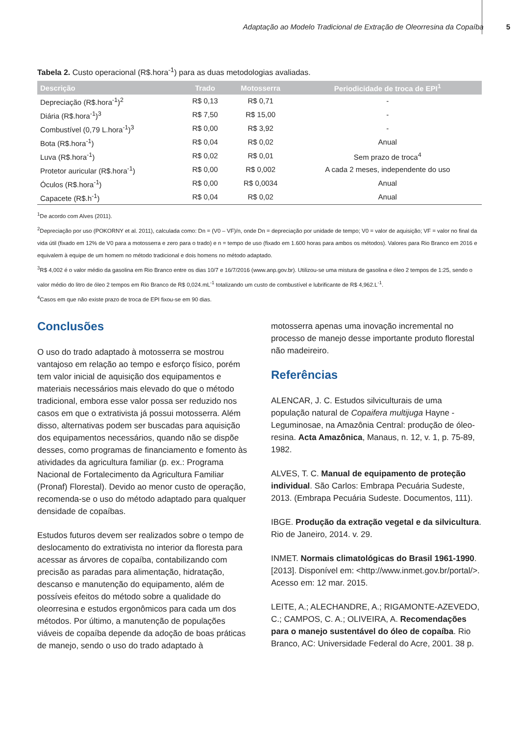Adaptação ao Modelo Tradicional de Extração de Oleorresina da Copaíba 5
Tabela 2. Custo operacional (R$.hora<sup>-1</sup>) para as duas metodologias avaliadas.
| Descrição | Trado | Motosserra | Periodicidade de troca de EPI<sup>1</sup> |
| --- | --- | --- | --- |
| Depreciação (R$.hora<sup>-1</sup>)<sup>2</sup> | R$ 0,13 | R$ 0,71 | - |
| Diária (R$.hora<sup>-1</sup>)<sup>3</sup> | R$ 7,50 | R$ 15,00 | - |
| Combustível (0,79 L.hora<sup>-1</sup>)<sup>3</sup> | R$ 0,00 | R$ 3,92 | - |
| Bota (R$.hora<sup>-1</sup>) | R$ 0,04 | R$ 0,02 | Anual |
| Luva (R$.hora<sup>-1</sup>) | R$ 0,02 | R$ 0,01 | Sem prazo de troca<sup>4</sup> |
| Protetor auricular (R$.hora<sup>-1</sup>) | R$ 0,00 | R$ 0,002 | A cada 2 meses, independente do uso |
| Óculos (R$.hora<sup>-1</sup>) | R$ 0,00 | R$ 0,0034 | Anual |
| Capacete (R$.h<sup>-1</sup>) | R$ 0,04 | R$ 0,02 | Anual |
<sup>1</sup> De acordo com Alves (2011).
<sup>2</sup> Depreciação por uso (POKORNY et al. 2011), calculada como: Dn = (V0 – VF)/n, onde Dn = depreciação por unidade de tempo; V0 = valor de aquisição; VF = valor no final da vida útil (fixado em 12% de V0 para a motosserra e zero para o trado) e n = tempo de uso (fixado em 1.600 horas para ambos os métodos). Valores para Rio Branco em 2016 e equivalem à equipe de um homem no método tradicional e dois homens no método adaptado.
<sup>3</sup> R$ 4,002 é o valor médio da gasolina em Rio Branco entre os dias 10/7 e 16/7/2016 (www.anp.gov.br). Utilizou-se uma mistura de gasolina e óleo 2 tempos de 1:25, sendo o valor médio do litro de óleo 2 tempos em Rio Branco de R$ 0,024.mL<sup>-1</sup> totalizando um custo de combustível e lubrificante de R$ 4,962.L<sup>-1</sup>.
<sup>4</sup> Casos em que não existe prazo de troca de EPI fixou-se em 90 dias.
Conclusões
O uso do trado adaptado à motosserra se mostrou vantajoso em relação ao tempo e esforço físico, porém tem valor inicial de aquisição dos equipamentos e materiais necessários mais elevado do que o método tradicional, embora esse valor possa ser reduzido nos casos em que o extrativista já possui motosserra. Além disso, alternativas podem ser buscadas para aquisição dos equipamentos necessários, quando não se dispõe desses, como programas de financiamento e fomento às atividades da agricultura familiar (p. ex.: Programa Nacional de Fortalecimento da Agricultura Familiar (Pronaf) Florestal). Devido ao menor custo de operação, recomenda-se o uso do método adaptado para qualquer densidade de copaíbas.
Estudos futuros devem ser realizados sobre o tempo de deslocamento do extrativista no interior da floresta para acessar as árvores de copaíba, contabilizando com precisão as paradas para alimentação, hidratação, descanso e manutenção do equipamento, além de possíveis efeitos do método sobre a qualidade do oleorresina e estudos ergonômicos para cada um dos métodos. Por último, a manutenção de populações viáveis de copaíba depende da adoção de boas práticas de manejo, sendo o uso do trado adaptado à
motosserra apenas uma inovação incremental no processo de manejo desse importante produto florestal não madeireiro.
Referências
ALENCAR, J. C. Estudos silviculturais de uma população natural de Copaifera multijuga Hayne - Leguminosae, na Amazônia Central: produção de óleo-resina. Acta Amazônica, Manaus, n. 12, v. 1, p. 75-89, 1982.
ALVES, T. C. Manual de equipamento de proteção individual. São Carlos: Embrapa Pecuária Sudeste, 2013. (Embrapa Pecuária Sudeste. Documentos, 111).
IBGE. Produção da extração vegetal e da silvicultura. Rio de Janeiro, 2014. v. 29.
INMET. Normais climatológicas do Brasil 1961-1990. [2013]. Disponível em: <http://www.inmet.gov.br/portal/>. Acesso em: 12 mar. 2015.
LEITE, A.; ALECHANDRE, A.; RIGAMONTE-AZEVEDO, C.; CAMPOS, C. A.; OLIVEIRA, A. Recomendações para o manejo sustentável do óleo de copaíba. Rio Branco, AC: Universidade Federal do Acre, 2001. 38 p.